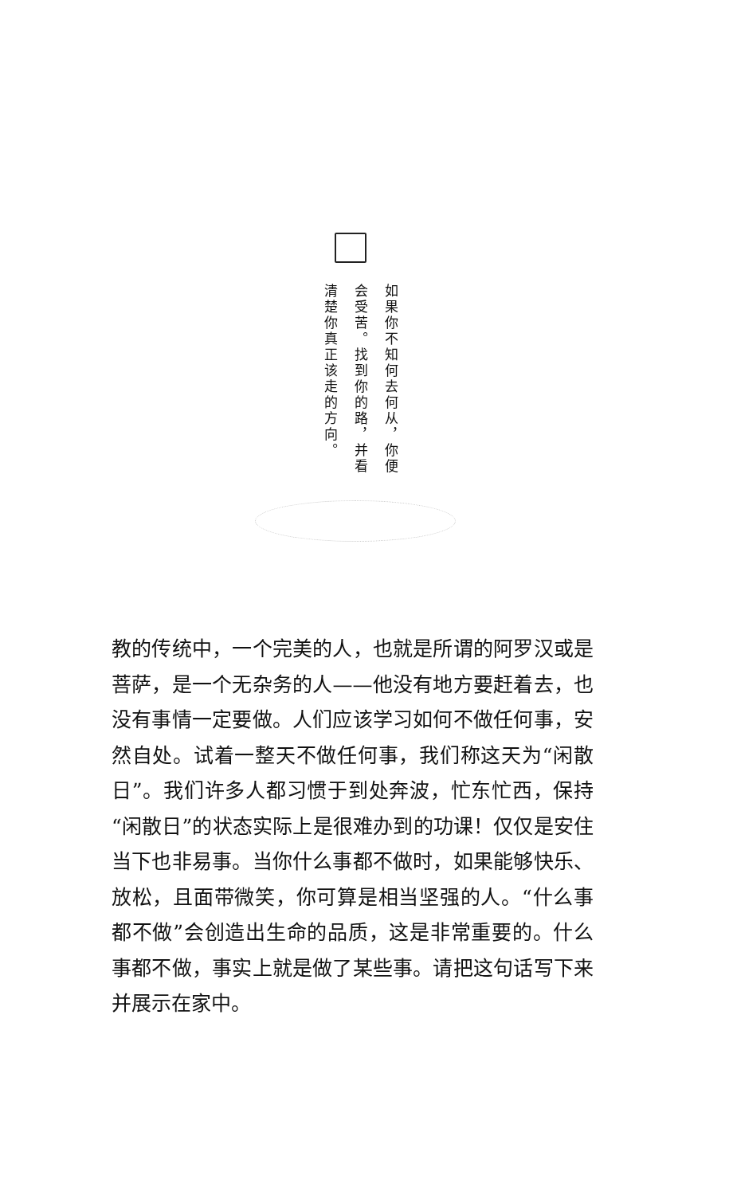如果你不知何去何从，你便
会受苦。找到你的路，并看
清楚你真正该走的方向。
教的传统中，一个完美的人，也就是所谓的阿罗汉或是菩萨，是一个无杂务的人——他没有地方要赶着去，也没有事情一定要做。人们应该学习如何不做任何事，安然自处。试着一整天不做任何事，我们称这天为“闲散日”。我们许多人都习惯于到处奔波，忙东忙西，保持“闲散日”的状态实际上是很难办到的功课！仅仅是安住当下也非易事。当你什么事都不做时，如果能够快乐、放松，且面带微笑，你可算是相当坚强的人。“什么事都不做”会创造出生命的品质，这是非常重要的。什么事都不做，事实上就是做了某些事。请把这句话写下来并展示在家中。